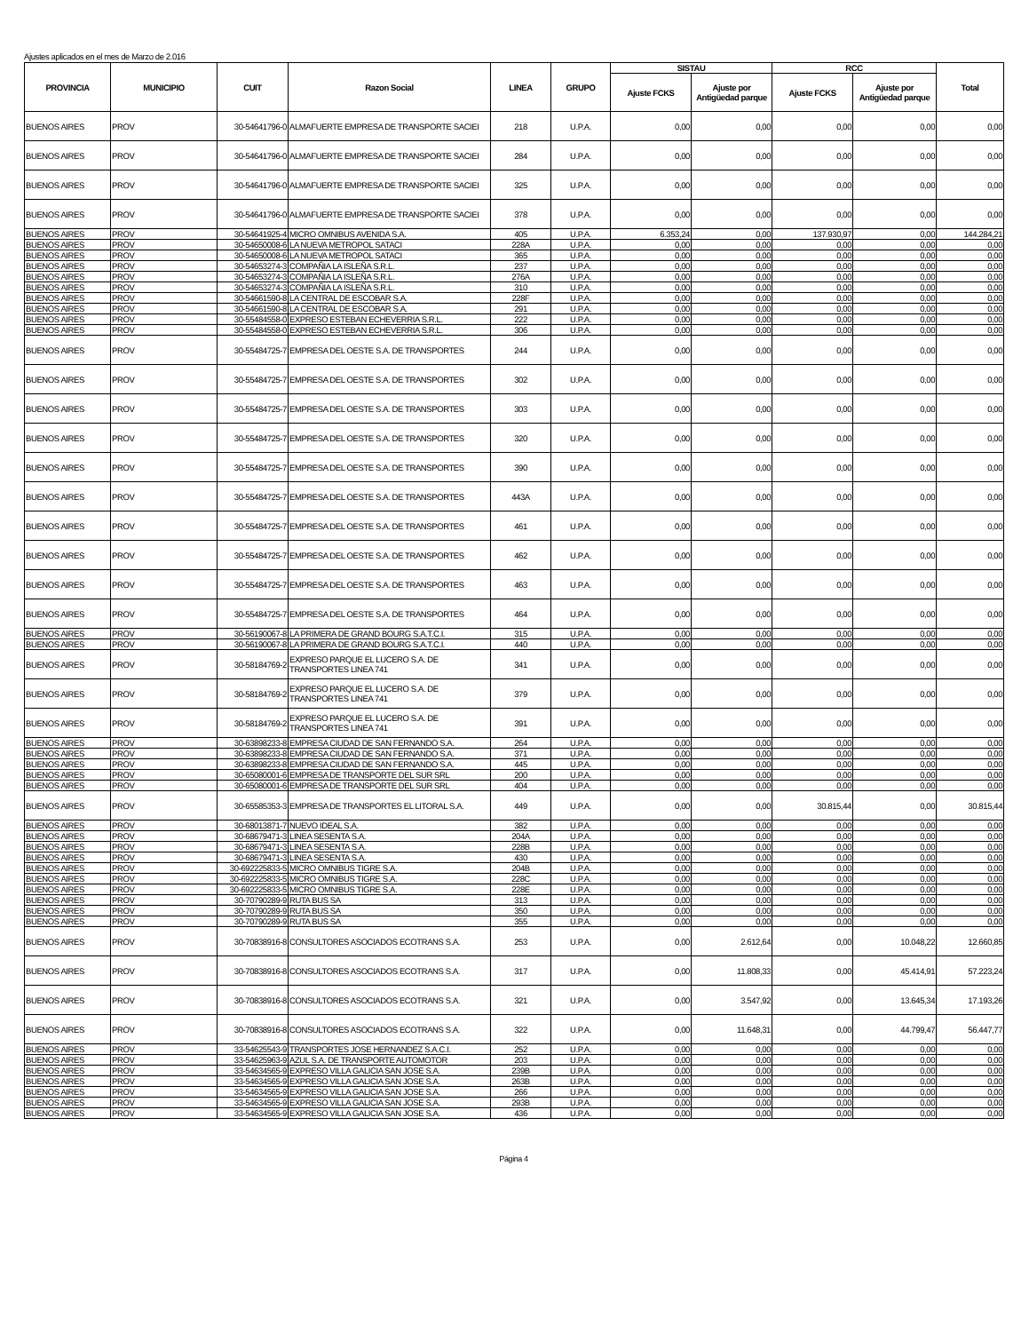Ajustes aplicados en el mes de Marzo de 2.016
| PROVINCIA | MUNICIPIO | CUIT | Razon Social | LINEA | GRUPO | SISTAU | | RCC | | Total |
| --- | --- | --- | --- | --- | --- | --- | --- | --- | --- | --- |
| | | | | | | Ajuste FCKS | Ajuste por Antigüedad parque | Ajuste FCKS | Ajuste por Antigüedad parque | |
| BUENOS AIRES | PROV | 30-54641796-0 | ALMAFUERTE EMPRESA DE TRANSPORTE SACIEI | 218 | U.P.A. | 0,00 | 0,00 | 0,00 | 0,00 | 0,00 |
| BUENOS AIRES | PROV | 30-54641796-0 | ALMAFUERTE EMPRESA DE TRANSPORTE SACIEI | 284 | U.P.A. | 0,00 | 0,00 | 0,00 | 0,00 | 0,00 |
| BUENOS AIRES | PROV | 30-54641796-0 | ALMAFUERTE EMPRESA DE TRANSPORTE SACIEI | 325 | U.P.A. | 0,00 | 0,00 | 0,00 | 0,00 | 0,00 |
| BUENOS AIRES | PROV | 30-54641796-0 | ALMAFUERTE EMPRESA DE TRANSPORTE SACIEI | 378 | U.P.A. | 0,00 | 0,00 | 0,00 | 0,00 | 0,00 |
| BUENOS AIRES | PROV | 30-54641925-4 | MICRO OMNIBUS AVENIDA S.A. | 405 | U.P.A. | 6.353,24 | 0,00 | 137.930,97 | 0,00 | 144.284,21 |
| BUENOS AIRES | PROV | 30-54650008-6 | LA NUEVA METROPOL SATACI | 228A | U.P.A. | 0,00 | 0,00 | 0,00 | 0,00 | 0,00 |
| BUENOS AIRES | PROV | 30-54650008-6 | LA NUEVA METROPOL SATACI | 365 | U.P.A. | 0,00 | 0,00 | 0,00 | 0,00 | 0,00 |
| BUENOS AIRES | PROV | 30-54653274-3 | COMPAÑIA LA ISLEÑA S.R.L. | 237 | U.P.A. | 0,00 | 0,00 | 0,00 | 0,00 | 0,00 |
| BUENOS AIRES | PROV | 30-54653274-3 | COMPAÑIA LA ISLEÑA S.R.L. | 276A | U.P.A. | 0,00 | 0,00 | 0,00 | 0,00 | 0,00 |
| BUENOS AIRES | PROV | 30-54653274-3 | COMPAÑIA LA ISLEÑA S.R.L. | 310 | U.P.A. | 0,00 | 0,00 | 0,00 | 0,00 | 0,00 |
| BUENOS AIRES | PROV | 30-54661590-8 | LA CENTRAL DE ESCOBAR S.A. | 228F | U.P.A. | 0,00 | 0,00 | 0,00 | 0,00 | 0,00 |
| BUENOS AIRES | PROV | 30-54661590-8 | LA CENTRAL DE ESCOBAR S.A. | 291 | U.P.A. | 0,00 | 0,00 | 0,00 | 0,00 | 0,00 |
| BUENOS AIRES | PROV | 30-55484558-0 | EXPRESO ESTEBAN ECHEVERRIA S.R.L. | 222 | U.P.A. | 0,00 | 0,00 | 0,00 | 0,00 | 0,00 |
| BUENOS AIRES | PROV | 30-55484558-0 | EXPRESO ESTEBAN ECHEVERRIA S.R.L. | 306 | U.P.A. | 0,00 | 0,00 | 0,00 | 0,00 | 0,00 |
| BUENOS AIRES | PROV | 30-55484725-7 | EMPRESA DEL OESTE S.A. DE TRANSPORTES | 244 | U.P.A. | 0,00 | 0,00 | 0,00 | 0,00 | 0,00 |
| BUENOS AIRES | PROV | 30-55484725-7 | EMPRESA DEL OESTE S.A. DE TRANSPORTES | 302 | U.P.A. | 0,00 | 0,00 | 0,00 | 0,00 | 0,00 |
| BUENOS AIRES | PROV | 30-55484725-7 | EMPRESA DEL OESTE S.A. DE TRANSPORTES | 303 | U.P.A. | 0,00 | 0,00 | 0,00 | 0,00 | 0,00 |
| BUENOS AIRES | PROV | 30-55484725-7 | EMPRESA DEL OESTE S.A. DE TRANSPORTES | 320 | U.P.A. | 0,00 | 0,00 | 0,00 | 0,00 | 0,00 |
| BUENOS AIRES | PROV | 30-55484725-7 | EMPRESA DEL OESTE S.A. DE TRANSPORTES | 390 | U.P.A. | 0,00 | 0,00 | 0,00 | 0,00 | 0,00 |
| BUENOS AIRES | PROV | 30-55484725-7 | EMPRESA DEL OESTE S.A. DE TRANSPORTES | 443A | U.P.A. | 0,00 | 0,00 | 0,00 | 0,00 | 0,00 |
| BUENOS AIRES | PROV | 30-55484725-7 | EMPRESA DEL OESTE S.A. DE TRANSPORTES | 461 | U.P.A. | 0,00 | 0,00 | 0,00 | 0,00 | 0,00 |
| BUENOS AIRES | PROV | 30-55484725-7 | EMPRESA DEL OESTE S.A. DE TRANSPORTES | 462 | U.P.A. | 0,00 | 0,00 | 0,00 | 0,00 | 0,00 |
| BUENOS AIRES | PROV | 30-55484725-7 | EMPRESA DEL OESTE S.A. DE TRANSPORTES | 463 | U.P.A. | 0,00 | 0,00 | 0,00 | 0,00 | 0,00 |
| BUENOS AIRES | PROV | 30-55484725-7 | EMPRESA DEL OESTE S.A. DE TRANSPORTES | 464 | U.P.A. | 0,00 | 0,00 | 0,00 | 0,00 | 0,00 |
| BUENOS AIRES | PROV | 30-56190067-8 | LA PRIMERA DE GRAND BOURG S.A.T.C.I. | 315 | U.P.A. | 0,00 | 0,00 | 0,00 | 0,00 | 0,00 |
| BUENOS AIRES | PROV | 30-56190067-8 | LA PRIMERA DE GRAND BOURG S.A.T.C.I. | 440 | U.P.A. | 0,00 | 0,00 | 0,00 | 0,00 | 0,00 |
| BUENOS AIRES | PROV | 30-58184769-2 | EXPRESO PARQUE EL LUCERO S.A. DE TRANSPORTES LINEA 741 | 341 | U.P.A. | 0,00 | 0,00 | 0,00 | 0,00 | 0,00 |
| BUENOS AIRES | PROV | 30-58184769-2 | EXPRESO PARQUE EL LUCERO S.A. DE TRANSPORTES LINEA 741 | 379 | U.P.A. | 0,00 | 0,00 | 0,00 | 0,00 | 0,00 |
| BUENOS AIRES | PROV | 30-58184769-2 | EXPRESO PARQUE EL LUCERO S.A. DE TRANSPORTES LINEA 741 | 391 | U.P.A. | 0,00 | 0,00 | 0,00 | 0,00 | 0,00 |
| BUENOS AIRES | PROV | 30-63898233-8 | EMPRESA CIUDAD DE SAN FERNANDO S.A. | 264 | U.P.A. | 0,00 | 0,00 | 0,00 | 0,00 | 0,00 |
| BUENOS AIRES | PROV | 30-63898233-8 | EMPRESA CIUDAD DE SAN FERNANDO S.A. | 371 | U.P.A. | 0,00 | 0,00 | 0,00 | 0,00 | 0,00 |
| BUENOS AIRES | PROV | 30-63898233-8 | EMPRESA CIUDAD DE SAN FERNANDO S.A. | 445 | U.P.A. | 0,00 | 0,00 | 0,00 | 0,00 | 0,00 |
| BUENOS AIRES | PROV | 30-65080001-6 | EMPRESA DE TRANSPORTE DEL SUR SRL | 200 | U.P.A. | 0,00 | 0,00 | 0,00 | 0,00 | 0,00 |
| BUENOS AIRES | PROV | 30-65080001-6 | EMPRESA DE TRANSPORTE DEL SUR SRL | 404 | U.P.A. | 0,00 | 0,00 | 0,00 | 0,00 | 0,00 |
| BUENOS AIRES | PROV | 30-65585353-3 | EMPRESA DE TRANSPORTES EL LITORAL S.A. | 449 | U.P.A. | 0,00 | 0,00 | 30.815,44 | 0,00 | 30.815,44 |
| BUENOS AIRES | PROV | 30-68013871-7 | NUEVO IDEAL S.A. | 382 | U.P.A. | 0,00 | 0,00 | 0,00 | 0,00 | 0,00 |
| BUENOS AIRES | PROV | 30-68679471-3 | LINEA SESENTA S.A. | 204A | U.P.A. | 0,00 | 0,00 | 0,00 | 0,00 | 0,00 |
| BUENOS AIRES | PROV | 30-68679471-3 | LINEA SESENTA S.A. | 228B | U.P.A. | 0,00 | 0,00 | 0,00 | 0,00 | 0,00 |
| BUENOS AIRES | PROV | 30-68679471-3 | LINEA SESENTA S.A. | 430 | U.P.A. | 0,00 | 0,00 | 0,00 | 0,00 | 0,00 |
| BUENOS AIRES | PROV | 30-692225833-5 | MICRO OMNIBUS TIGRE S.A. | 204B | U.P.A. | 0,00 | 0,00 | 0,00 | 0,00 | 0,00 |
| BUENOS AIRES | PROV | 30-692225833-5 | MICRO OMNIBUS TIGRE S.A. | 228C | U.P.A. | 0,00 | 0,00 | 0,00 | 0,00 | 0,00 |
| BUENOS AIRES | PROV | 30-692225833-5 | MICRO OMNIBUS TIGRE S.A. | 228E | U.P.A. | 0,00 | 0,00 | 0,00 | 0,00 | 0,00 |
| BUENOS AIRES | PROV | 30-70790289-9 | RUTA BUS SA | 313 | U.P.A. | 0,00 | 0,00 | 0,00 | 0,00 | 0,00 |
| BUENOS AIRES | PROV | 30-70790289-9 | RUTA BUS SA | 350 | U.P.A. | 0,00 | 0,00 | 0,00 | 0,00 | 0,00 |
| BUENOS AIRES | PROV | 30-70790289-9 | RUTA BUS SA | 355 | U.P.A. | 0,00 | 0,00 | 0,00 | 0,00 | 0,00 |
| BUENOS AIRES | PROV | 30-70838916-8 | CONSULTORES ASOCIADOS ECOTRANS S.A. | 253 | U.P.A. | 0,00 | 2.612,64 | 0,00 | 10.048,22 | 12.660,85 |
| BUENOS AIRES | PROV | 30-70838916-8 | CONSULTORES ASOCIADOS ECOTRANS S.A. | 317 | U.P.A. | 0,00 | 11.808,33 | 0,00 | 45.414,91 | 57.223,24 |
| BUENOS AIRES | PROV | 30-70838916-8 | CONSULTORES ASOCIADOS ECOTRANS S.A. | 321 | U.P.A. | 0,00 | 3.547,92 | 0,00 | 13.645,34 | 17.193,26 |
| BUENOS AIRES | PROV | 30-70838916-8 | CONSULTORES ASOCIADOS ECOTRANS S.A. | 322 | U.P.A. | 0,00 | 11.648,31 | 0,00 | 44.799,47 | 56.447,77 |
| BUENOS AIRES | PROV | 33-54625543-9 | TRANSPORTES JOSE HERNANDEZ S.A.C.I. | 252 | U.P.A. | 0,00 | 0,00 | 0,00 | 0,00 | 0,00 |
| BUENOS AIRES | PROV | 33-54625963-9 | AZUL S.A. DE TRANSPORTE AUTOMOTOR | 203 | U.P.A. | 0,00 | 0,00 | 0,00 | 0,00 | 0,00 |
| BUENOS AIRES | PROV | 33-54634565-9 | EXPRESO VILLA GALICIA SAN JOSE S.A. | 239B | U.P.A. | 0,00 | 0,00 | 0,00 | 0,00 | 0,00 |
| BUENOS AIRES | PROV | 33-54634565-9 | EXPRESO VILLA GALICIA SAN JOSE S.A. | 263B | U.P.A. | 0,00 | 0,00 | 0,00 | 0,00 | 0,00 |
| BUENOS AIRES | PROV | 33-54634565-9 | EXPRESO VILLA GALICIA SAN JOSE S.A. | 266 | U.P.A. | 0,00 | 0,00 | 0,00 | 0,00 | 0,00 |
| BUENOS AIRES | PROV | 33-54634565-9 | EXPRESO VILLA GALICIA SAN JOSE S.A. | 293B | U.P.A. | 0,00 | 0,00 | 0,00 | 0,00 | 0,00 |
| BUENOS AIRES | PROV | 33-54634565-9 | EXPRESO VILLA GALICIA SAN JOSE S.A. | 436 | U.P.A. | 0,00 | 0,00 | 0,00 | 0,00 | 0,00 |
Página 4